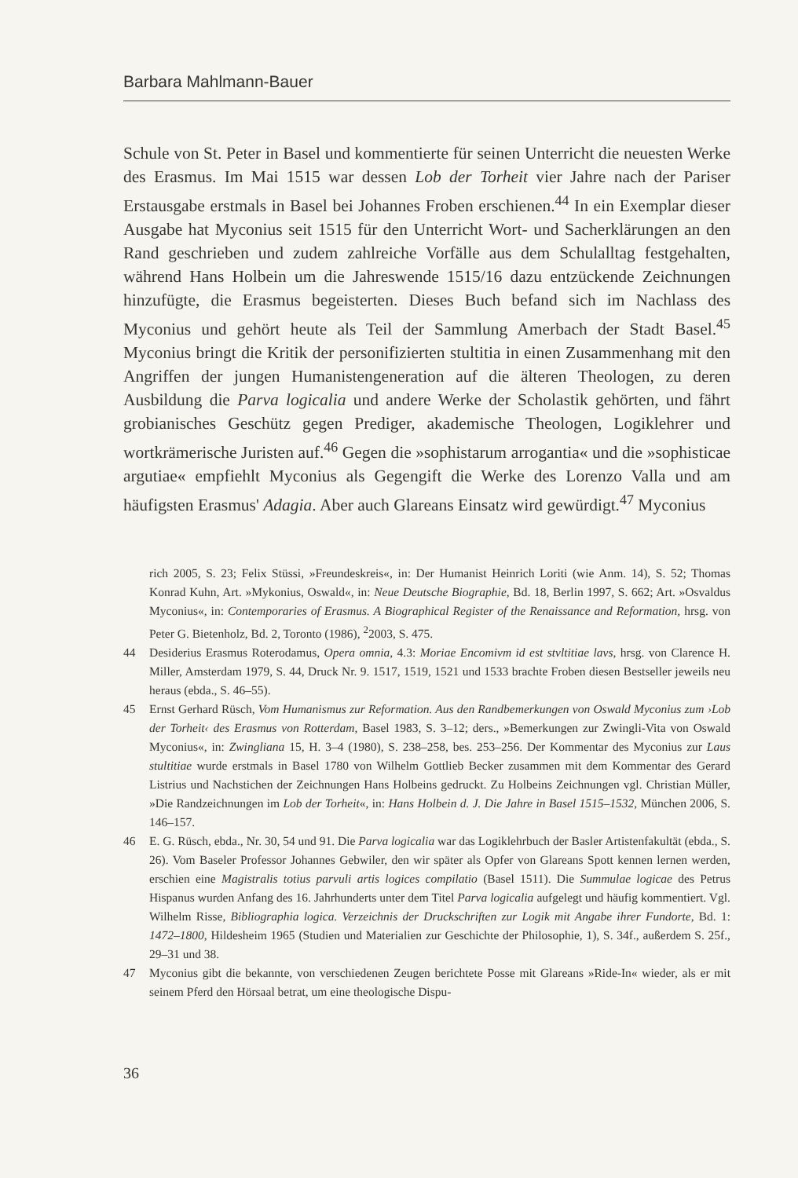Barbara Mahlmann-Bauer
Schule von St. Peter in Basel und kommentierte für seinen Unterricht die neuesten Werke des Erasmus. Im Mai 1515 war dessen Lob der Torheit vier Jahre nach der Pariser Erstausgabe erstmals in Basel bei Johannes Froben erschienen.<sup>44</sup> In ein Exemplar dieser Ausgabe hat Myconius seit 1515 für den Unterricht Wort- und Sacherklärungen an den Rand geschrieben und zudem zahlreiche Vorfälle aus dem Schulalltag festgehalten, während Hans Holbein um die Jahreswende 1515/16 dazu entzückende Zeichnungen hinzufügte, die Erasmus begeisterten. Dieses Buch befand sich im Nachlass des Myconius und gehört heute als Teil der Sammlung Amerbach der Stadt Basel.<sup>45</sup> Myconius bringt die Kritik der personifizierten stultitia in einen Zusammenhang mit den Angriffen der jungen Humanistengeneration auf die älteren Theologen, zu deren Ausbildung die Parva logicalia und andere Werke der Scholastik gehörten, und fährt grobianisches Geschütz gegen Prediger, akademische Theologen, Logiklehrer und wortkrämerische Juristen auf.<sup>46</sup> Gegen die »sophistarum arrogantia« und die »sophisticae argutiae« empfiehlt Myconius als Gegengift die Werke des Lorenzo Valla und am häufigsten Erasmus' Adagia. Aber auch Glareans Einsatz wird gewürdigt.<sup>47</sup> Myconius
rich 2005, S. 23; Felix Stüssi, »Freundeskreis«, in: Der Humanist Heinrich Loriti (wie Anm. 14), S. 52; Thomas Konrad Kuhn, Art. »Mykonius, Oswald«, in: Neue Deutsche Biographie, Bd. 18, Berlin 1997, S. 662; Art. »Osvaldus Myconius«, in: Contemporaries of Erasmus. A Biographical Register of the Renaissance and Reformation, hrsg. von Peter G. Bietenholz, Bd. 2, Toronto (1986), <sup>2</sup>2003, S. 475.
44 Desiderius Erasmus Roterodamus, Opera omnia, 4.3: Moriae Encomivm id est stvltitiae lavs, hrsg. von Clarence H. Miller, Amsterdam 1979, S. 44, Druck Nr. 9. 1517, 1519, 1521 und 1533 brachte Froben diesen Bestseller jeweils neu heraus (ebda., S. 46–55).
45 Ernst Gerhard Rüsch, Vom Humanismus zur Reformation. Aus den Randbemerkungen von Oswald Myconius zum ›Lob der Torheit‹ des Erasmus von Rotterdam, Basel 1983, S. 3–12; ders., »Bemerkungen zur Zwingli-Vita von Oswald Myconius«, in: Zwingliana 15, H. 3–4 (1980), S. 238–258, bes. 253–256. Der Kommentar des Myconius zur Laus stultitiae wurde erstmals in Basel 1780 von Wilhelm Gottlieb Becker zusammen mit dem Kommentar des Gerard Listrius und Nachstichen der Zeichnungen Hans Holbeins gedruckt. Zu Holbeins Zeichnungen vgl. Christian Müller, »Die Randzeichnungen im Lob der Torheit«, in: Hans Holbein d. J. Die Jahre in Basel 1515–1532, München 2006, S. 146–157.
46 E. G. Rüsch, ebda., Nr. 30, 54 und 91. Die Parva logicalia war das Logiklehrbuch der Basler Artistenfakultät (ebda., S. 26). Vom Baseler Professor Johannes Gebwiler, den wir später als Opfer von Glareans Spott kennen lernen werden, erschien eine Magistralis totius parvuli artis logices compilatio (Basel 1511). Die Summulae logicae des Petrus Hispanus wurden Anfang des 16. Jahrhunderts unter dem Titel Parva logicalia aufgelegt und häufig kommentiert. Vgl. Wilhelm Risse, Bibliographia logica. Verzeichnis der Druckschriften zur Logik mit Angabe ihrer Fundorte, Bd. 1: 1472–1800, Hildesheim 1965 (Studien und Materialien zur Geschichte der Philosophie, 1), S. 34f., außerdem S. 25f., 29–31 und 38.
47 Myconius gibt die bekannte, von verschiedenen Zeugen berichtete Posse mit Glareans »Ride-In« wieder, als er mit seinem Pferd den Hörsaal betrat, um eine theologische Dispu-
36